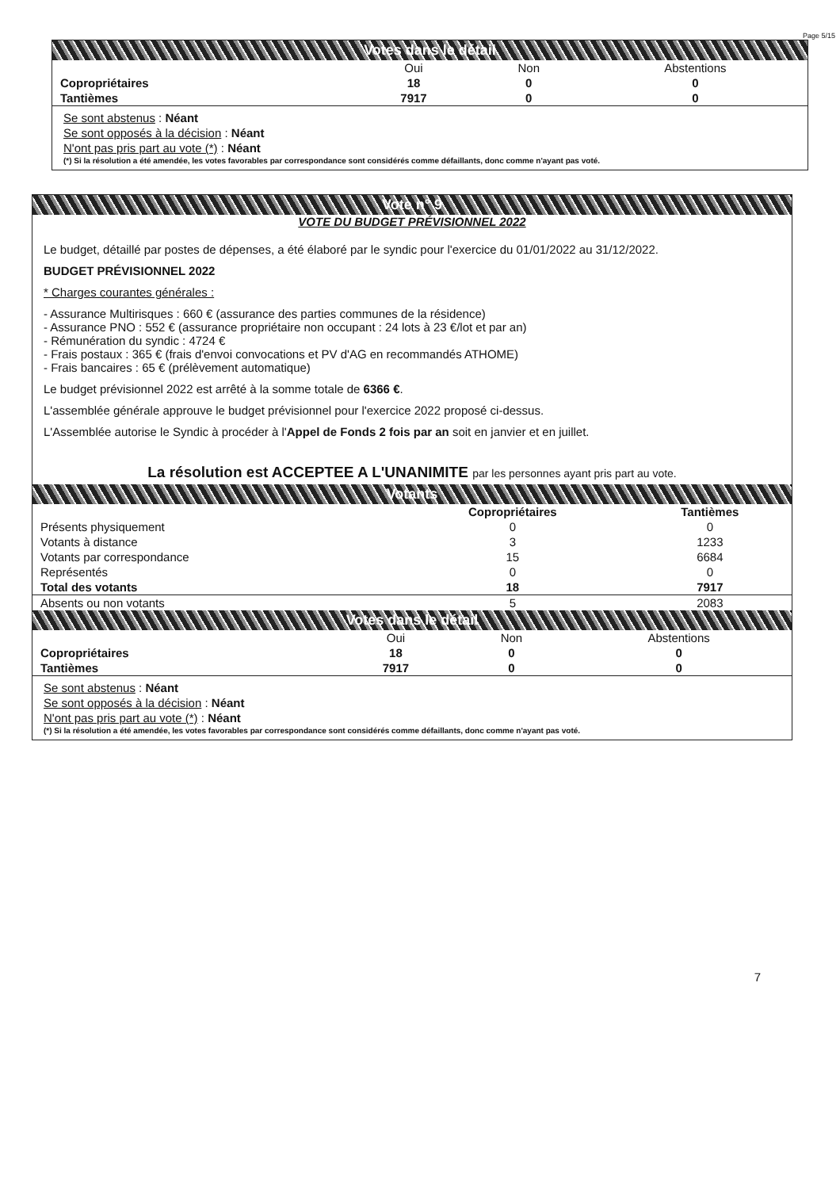Page 5/15
Votes dans le détail
| | Oui | Non | Abstentions |
| --- | --- | --- | --- |
| Copropriétaires | 18 | 0 | 0 |
| Tantièmes | 7917 | 0 | 0 |
Se sont abstenus : Néant
Se sont opposés à la décision : Néant
N'ont pas pris part au vote (*) : Néant
(*) Si la résolution a été amendée, les votes favorables par correspondance sont considérés comme défaillants, donc comme n'ayant pas voté.
Vote n° 9
VOTE DU BUDGET PRÉVISIONNEL 2022
Le budget, détaillé par postes de dépenses, a été élaboré par le syndic pour l'exercice du 01/01/2022 au 31/12/2022.
BUDGET PRÉVISIONNEL 2022
* Charges courantes générales :
- Assurance Multirisques : 660 € (assurance des parties communes de la résidence)
- Assurance PNO : 552 € (assurance propriétaire non occupant : 24 lots à 23 €/lot et par an)
- Rémunération du syndic : 4724 €
- Frais postaux : 365 € (frais d'envoi convocations et PV d'AG en recommandés ATHOME)
- Frais bancaires : 65 € (prélèvement automatique)
Le budget prévisionnel 2022 est arrêté à la somme totale de 6366 €.
L'assemblée générale approuve le budget prévisionnel pour l'exercice 2022 proposé ci-dessus.
L'Assemblée autorise le Syndic à procéder à l'Appel de Fonds 2 fois par an soit en janvier et en juillet.
La résolution est ACCEPTEE A L'UNANIMITE par les personnes ayant pris part au vote.
Votants
| | Copropriétaires | Tantièmes |
| --- | --- | --- |
| Présents physiquement | 0 | 0 |
| Votants à distance | 3 | 1233 |
| Votants par correspondance | 15 | 6684 |
| Représentés | 0 | 0 |
| Total des votants | 18 | 7917 |
| Absents ou non votants | 5 | 2083 |
Votes dans le détail
| | Oui | Non | Abstentions |
| --- | --- | --- | --- |
| Copropriétaires | 18 | 0 | 0 |
| Tantièmes | 7917 | 0 | 0 |
Se sont abstenus : Néant
Se sont opposés à la décision : Néant
N'ont pas pris part au vote (*) : Néant
(*) Si la résolution a été amendée, les votes favorables par correspondance sont considérés comme défaillants, donc comme n'ayant pas voté.
7